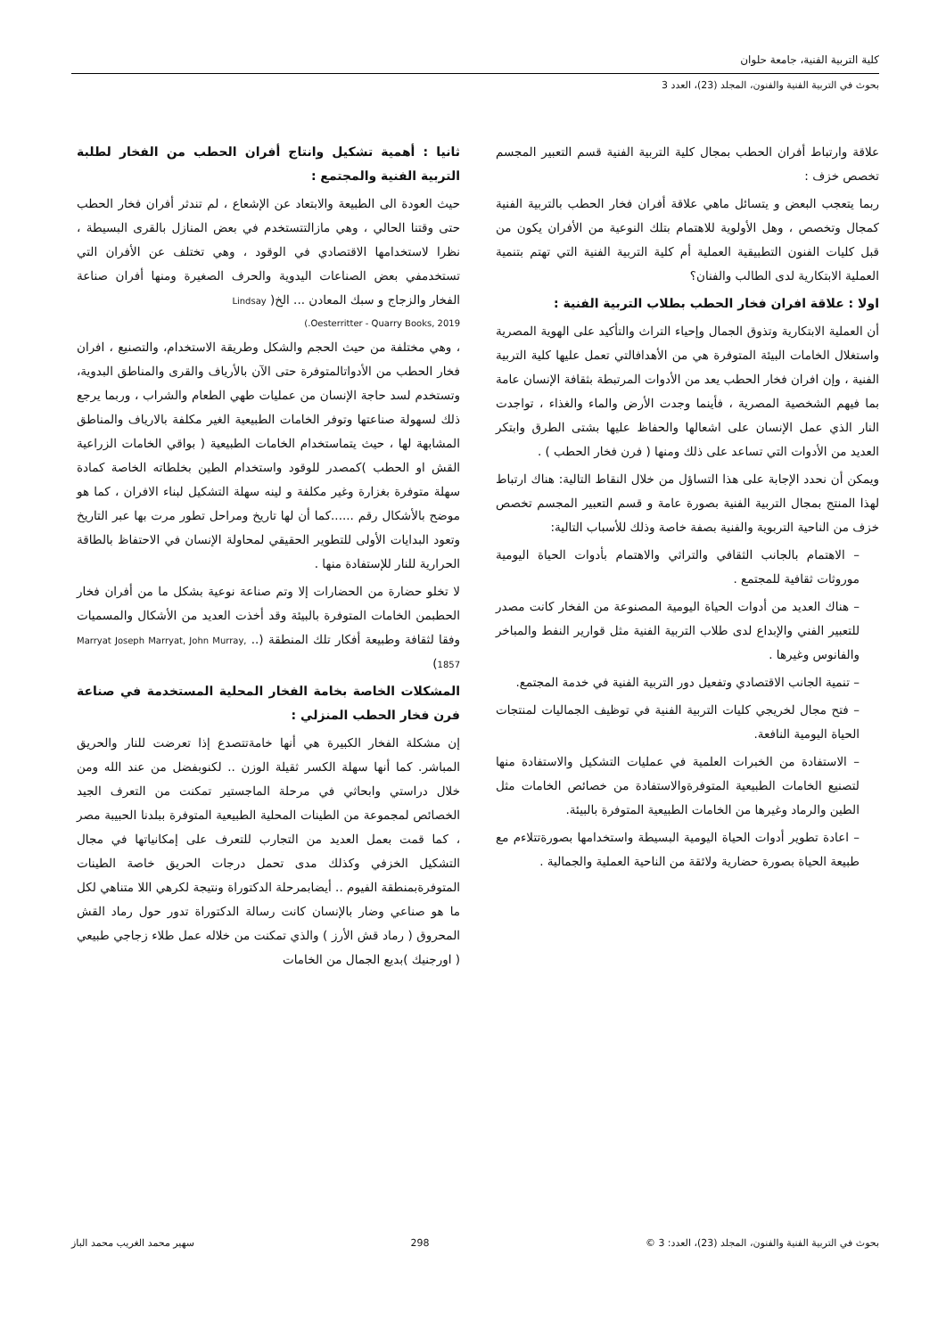كلية التربية الفنية، جامعة حلوان
بحوث في التربية الفنية والفنون، المجلد (23)، العدد 3
علاقة وارتباط أفران الحطب بمجال كلية التربية الفنية قسم التعبير المجسم تخصص خزف :
ربما يتعجب البعض و يتسائل ماهي علاقة أفران فخار الحطب بالتربية الفنية كمجال وتخصص ، وهل الأولوية للاهتمام بتلك النوعية من الأفران يكون من قبل كليات الفنون التطبيقية العملية أم كلية التربية الفنية التي تهتم بتنمية العملية الابتكارية لدى الطالب والفنان؟
اولا : علاقة افران فخار الحطب بطلاب التربية الفنية :
أن العملية الابتكارية وتذوق الجمال وإحياء التراث والتأكيد على الهوية المصرية واستغلال الخامات البيئة المتوفرة هي من الأهدافالتي تعمل عليها كلية التربية الفنية ، وإن افران فخار الحطب يعد من الأدوات المرتبطة بثقافة الإنسان عامة بما فيهم الشخصية المصرية ، فأينما وجدت الأرض والماء والغذاء ، تواجدت النار الذي عمل الإنسان على اشعالها والحفاظ عليها بشتى الطرق وابتكر العديد من الأدوات التي تساعد على ذلك ومنها ( فرن فخار الحطب ) .
ويمكن أن نحدد الإجابة على هذا التساؤل من خلال النقاط التالية: هناك ارتباط لهذا المنتج بمجال التربية الفنية بصورة عامة و قسم التعبير المجسم تخصص خزف من الناحية التربوية والفنية بصفة خاصة وذلك للأسباب التالية:
– الاهتمام بالجانب الثقافي والتراثي والاهتمام بأدوات الحياة اليومية موروثات ثقافية للمجتمع .
– هناك العديد من أدوات الحياة اليومية المصنوعة من الفخار كانت مصدر للتعبير الفني والإبداع لدى طلاب التربية الفنية مثل قوارير النفط والمباخر والفانوس وغيرها .
– تنمية الجانب الاقتصادي وتفعيل دور التربية الفنية في خدمة المجتمع.
– فتح مجال لخريجي كليات التربية الفنية في توظيف الجماليات لمنتجات الحياة اليومية النافعة.
– الاستفادة من الخبرات العلمية في عمليات التشكيل والاستفادة منها لتصنيع الخامات الطبيعية المتوفرةوالاستفادة من خصائص الخامات مثل الطين والرماد وغيرها من الخامات الطبيعية المتوفرة بالبيئة.
– اعادة تطوير أدوات الحياة اليومية البسيطة واستخدامها بصورةتتلاءم مع طبيعة الحياة بصورة حضارية ولائقة من الناحية العملية والجمالية .
ثانيا : أهمية تشكيل وانتاج أفران الحطب من الفخار لطلبة التربية الفنية والمجتمع :
حيث العودة الى الطبيعة والابتعاد عن الإشعاع ، لم تندثر أفران فخار الحطب حتى وقتنا الحالي ، وهي مازالتتستخدم في بعض المنازل بالقرى البسيطة ، نظرا لاستخدامها الاقتصادي في الوقود ، وهي تختلف عن الأفران التي تستخدمفي بعض الصناعات اليدوية والحرف الصغيرة ومنها أفران صناعة الفخار والزجاج و سبك المعادن ... الخ( Lindsay
Oesterritter - Quarry Books, 2019.)
، وهي مختلفة من حيث الحجم والشكل وطريقة الاستخدام، والتصنيع ، افران فخار الحطب من الأدواتالمتوفرة حتى الآن بالأرياف والقرى والمناطق البدوية، وتستخدم لسد حاجة الإنسان من عمليات طهي الطعام والشراب ، وربما يرجع ذلك لسهولة صناعتها وتوفر الخامات الطبيعية الغير مكلفة بالارياف والمناطق المشابهة لها ، حيث يتماستخدام الخامات الطبيعية ( بواقي الخامات الزراعية القش او الحطب )كمصدر للوقود واستخدام الطين بخلطاته الخاصة كمادة سهلة متوفرة بغزارة وغير مكلفة و لينه سهلة التشكيل لبناء الافران ، كما هو موضح بالأشكال رقم ......كما أن لها تاريخ ومراحل تطور مرت بها عبر التاريخ وتعود البدايات الأولى للتطوير الحقيقي لمحاولة الإنسان في الاحتفاظ بالطاقة الحرارية للنار للإستفادة منها .
لا تخلو حضارة من الحضارات إلا وتم صناعة نوعية بشكل ما من أفران فخار الحطبمن الخامات المتوفرة بالبيئة وقد أخذت العديد من الأشكال والمسميات وفقا لثقافة وطبيعة أفكار تلك المنطقة (.. Marryat Joseph Marryat, John Murray, 1857)
المشكلات الخاصة بخامة الفخار المحلية المستخدمة في صناعة فرن فخار الحطب المنزلي :
إن مشكلة الفخار الكبيرة هي أنها خامةتتصدع إذا تعرضت للنار والحريق المباشر. كما أنها سهلة الكسر ثقيلة الوزن .. لكنوبفضل من عند الله ومن خلال دراستي وابحاثي في مرحلة الماجستير تمكنت من التعرف الجيد الخصائص لمجموعة من الطينات المحلية الطبيعية المتوفرة ببلدنا الحبيبة مصر ، كما قمت بعمل العديد من التجارب للتعرف على إمكانياتها في مجال التشكيل الخزفي وكذلك مدى تحمل درجات الحريق خاصة الطينات المتوفرةبمنطقة الفيوم .. أيضابمرحلة الدكتوراة ونتيجة لكرهي اللا متناهي لكل ما هو صناعي وضار بالإنسان كانت رسالة الدكتوراة تدور حول رماد القش المحروق ( رماد قش الأرز ) والذي تمكنت من خلاله عمل طلاء زجاجي طبيعي ( اورجنيك )بديع الجمال من الخامات
بحوث في التربية الفنية والفنون، المجلد (23)، العدد: 3 © 298 سهير محمد الغريب محمد الباز